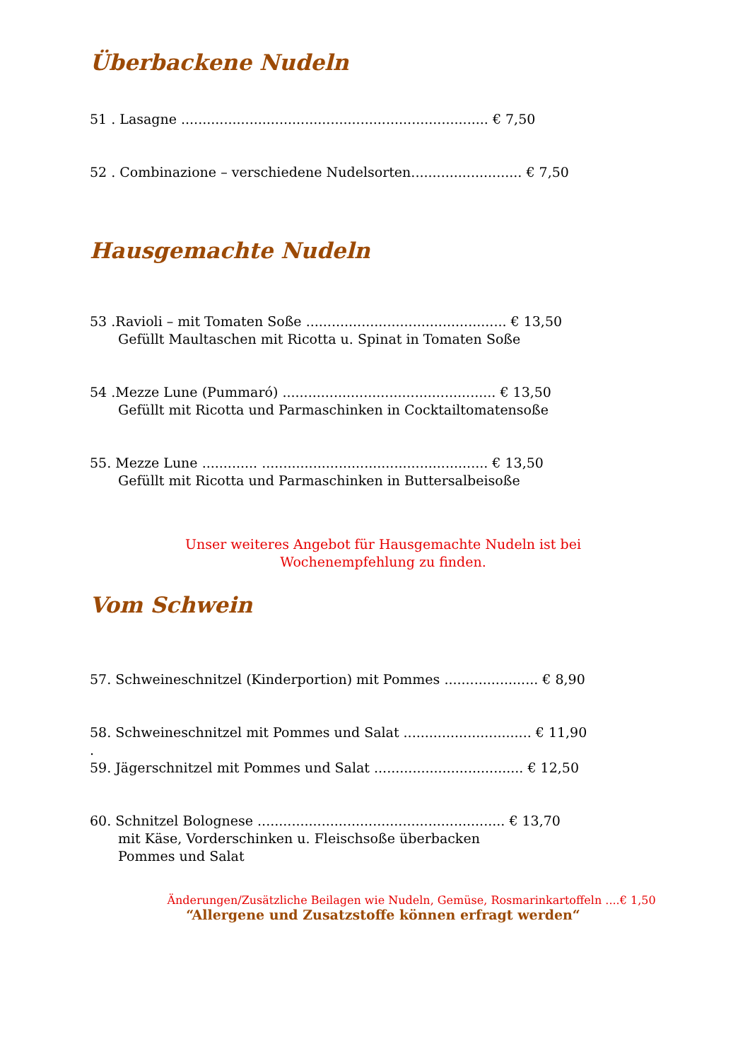Überbackene Nudeln
51 . Lasagne ........................................................................ € 7,50
52 . Combinazione – verschiedene Nudelsorten.......................... € 7,50
Hausgemachte Nudeln
53 .Ravioli – mit Tomaten Soße ............................................... € 13,50
Gefüllt Maultaschen mit Ricotta u. Spinat in Tomaten Soße
54 .Mezze Lune (Pummaró) .................................................. € 13,50
Gefüllt mit Ricotta und Parmaschinken in Cocktailtomatensoße
55. Mezze Lune ............. ..................................................... € 13,50
Gefüllt mit Ricotta und Parmaschinken in Buttersalbeisoße
Unser weiteres Angebot für Hausgemachte Nudeln ist bei
Wochenempfehlung zu finden.
Vom Schwein
57. Schweineschnitzel (Kinderportion) mit Pommes ...................... € 8,90
58. Schweineschnitzel mit Pommes und Salat .............................. € 11,90
.
59. Jägerschnitzel mit Pommes und Salat ................................... € 12,50
60. Schnitzel Bolognese .......................................................... € 13,70
mit Käse, Vorderschinken u. Fleischsoße überbacken
Pommes und Salat
Änderungen/Zusätzliche Beilagen wie Nudeln, Gemüse, Rosmarinkartoffeln ....€ 1,50
“Allergene und Zusatzstoffe können erfragt werden“